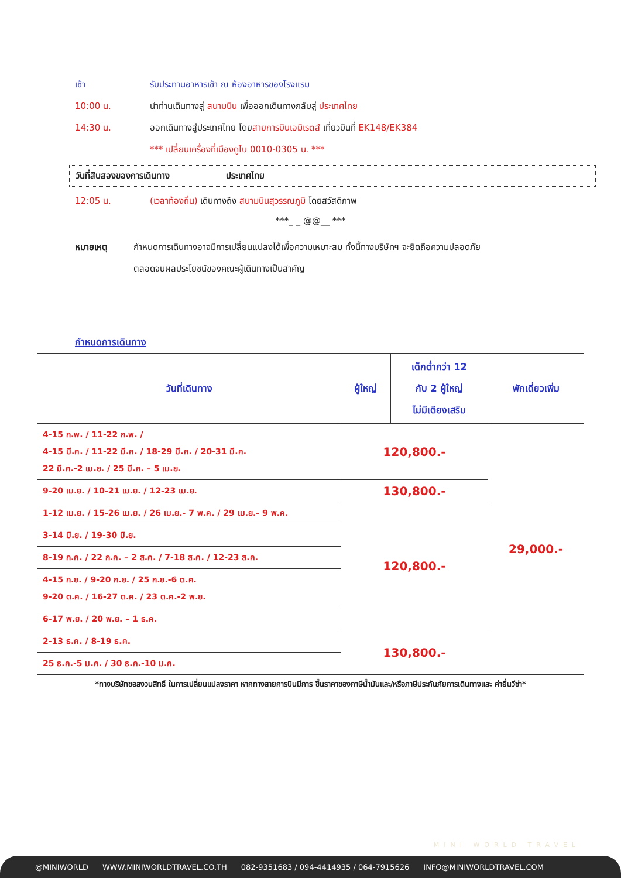เช้า รับประทานอาหารเช้า ณ ห้องอาหารของโรงแรม
10:00 น. นำท่านเดินทางสู่ สนามบิน เพื่อออกเดินทางกลับสู่ ประเทศไทย
14:30 น. ออกเดินทางสู่ประเทศไทย โดยสายการบินเอมิเรตส์ เที่ยวบินที่ EK148/EK384
*** เปลี่ยนเครื่องที่เมืองดูไบ 0010-0305 น. ***
วันที่สิบสองของการเดินทาง ประเทศไทย
12:05 น. (เวลาท้องถิ่น) เดินทางถึง สนามบินสุวรรณภูมิ โดยสวัสดิภาพ
***_ _ @@__ ***
หมายเหตุ กำหนดการเดินทางอาจมีการเปลี่ยนแปลงได้เพื่อความเหมาะสม ทั้งนี้ทางบริษัทฯ จะยึดถือความปลอดภัย
ตลอดจนผลประโยชน์ของคณะผู้เดินทางเป็นสำคัญ
กำหนดการเดินทาง
| วันที่เดินทาง | ผู้ใหญ่ | เด็กต่ำกว่า 12 กับ 2 ผู้ใหญ่ ไม่มีเตียงเสริม | พักเดี่ยวเพิ่ม |
| --- | --- | --- | --- |
| 4-15 ก.พ. / 11-22 ก.พ. / 4-15 มี.ค. / 11-22 มี.ค. / 18-29 มี.ค. / 20-31 มี.ค. 22 มี.ค.-2 เม.ย. / 25 มี.ค. – 5 เม.ย. | 120,800.- | | 29,000.- |
| 9-20 เม.ย. / 10-21 เม.ย. / 12-23 เม.ย. | 130,800.- | | |
| 1-12 เม.ย. / 15-26 เม.ย. / 26 เม.ย.- 7 พ.ค. / 29 เม.ย.- 9 พ.ค. | 120,800.- | | |
| 3-14 มิ.ย. / 19-30 มิ.ย. | | | |
| 8-19 ก.ค. / 22 ก.ค. – 2 ส.ค. / 7-18 ส.ค. / 12-23 ส.ค. | | | |
| 4-15 ก.ย. / 9-20 ก.ย. / 25 ก.ย.-6 ต.ค. 9-20 ต.ค. / 16-27 ต.ค. / 23 ต.ค.-2 พ.ย. | | | |
| 6-17 พ.ย. / 20 พ.ย. – 1 ธ.ค. | | | |
| 2-13 ธ.ค. / 8-19 ธ.ค. | 130,800.- | | |
| 25 ธ.ค.-5 ม.ค. / 30 ธ.ค.-10 ม.ค. | | | |
*ทางบริษัทขอสงวนสิทธิ์ ในการเปลี่ยนแปลงราคา หากทางสายการบินมีการ ขึ้นราคาของภาษีน้ำมันและ/หรือภาษีประกันภัยการเดินทางและ ค่ายื่นวีซ่า*
MINI WORLD TRAVEL
@MINIWORLD WWW.MINIWORLDTRAVEL.CO.TH 082-9351683 / 094-4414935 / 064-7915626 INFO@MINIWORLDTRAVEL.COM